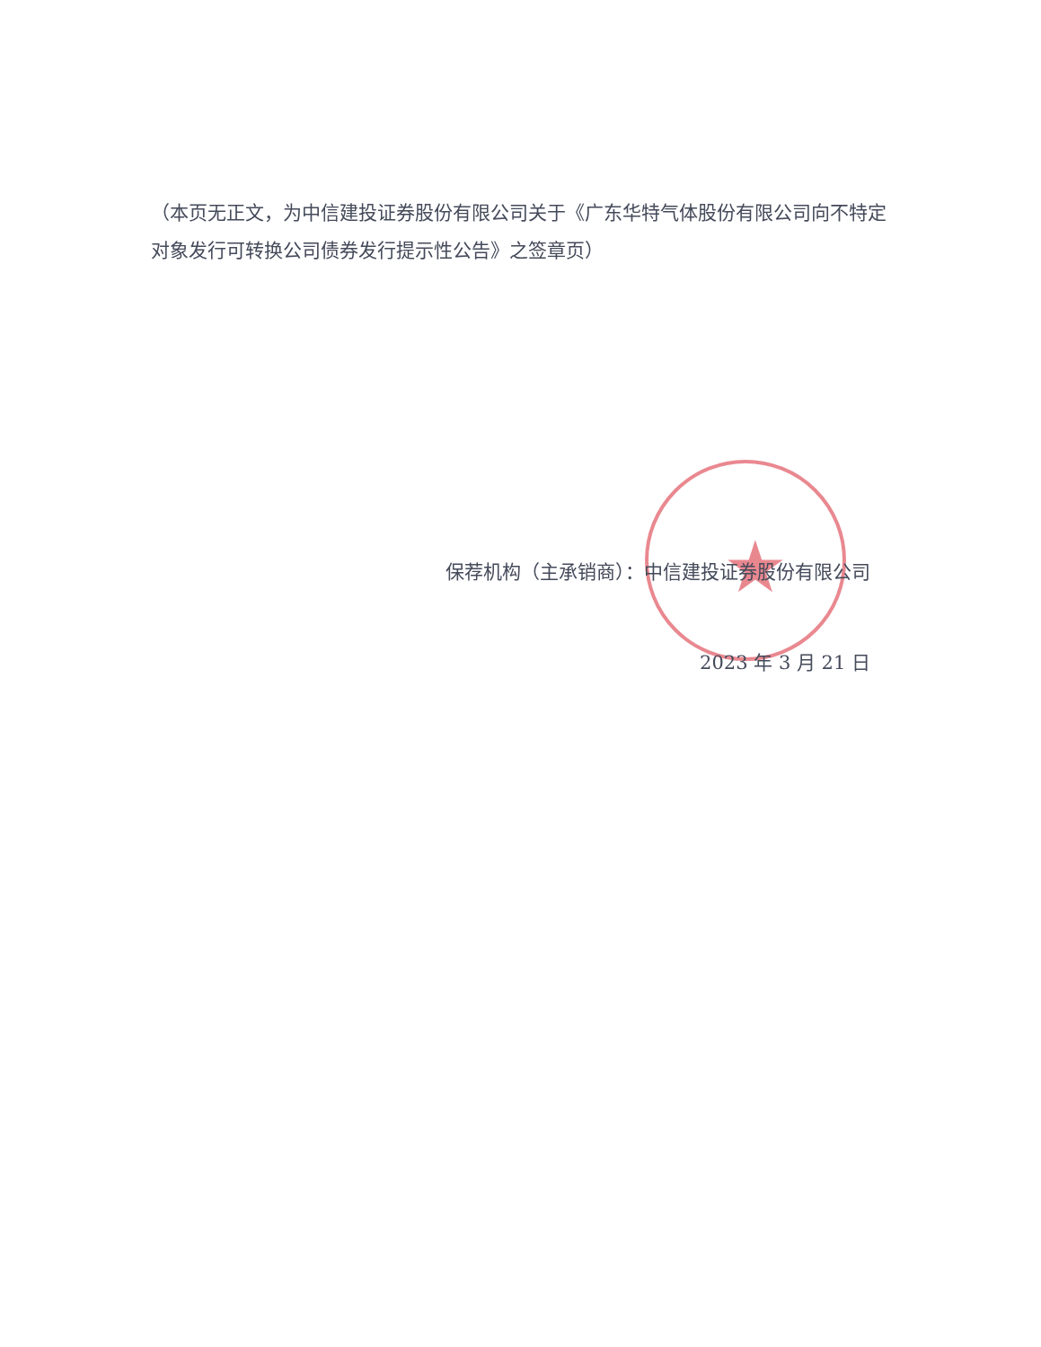★
（本页无正文，为中信建投证券股份有限公司关于《广东华特气体股份有限公司向不特定对象发行可转换公司债券发行提示性公告》之签章页）
保荐机构（主承销商）：中信建投证券股份有限公司
2023 年 3 月 21 日